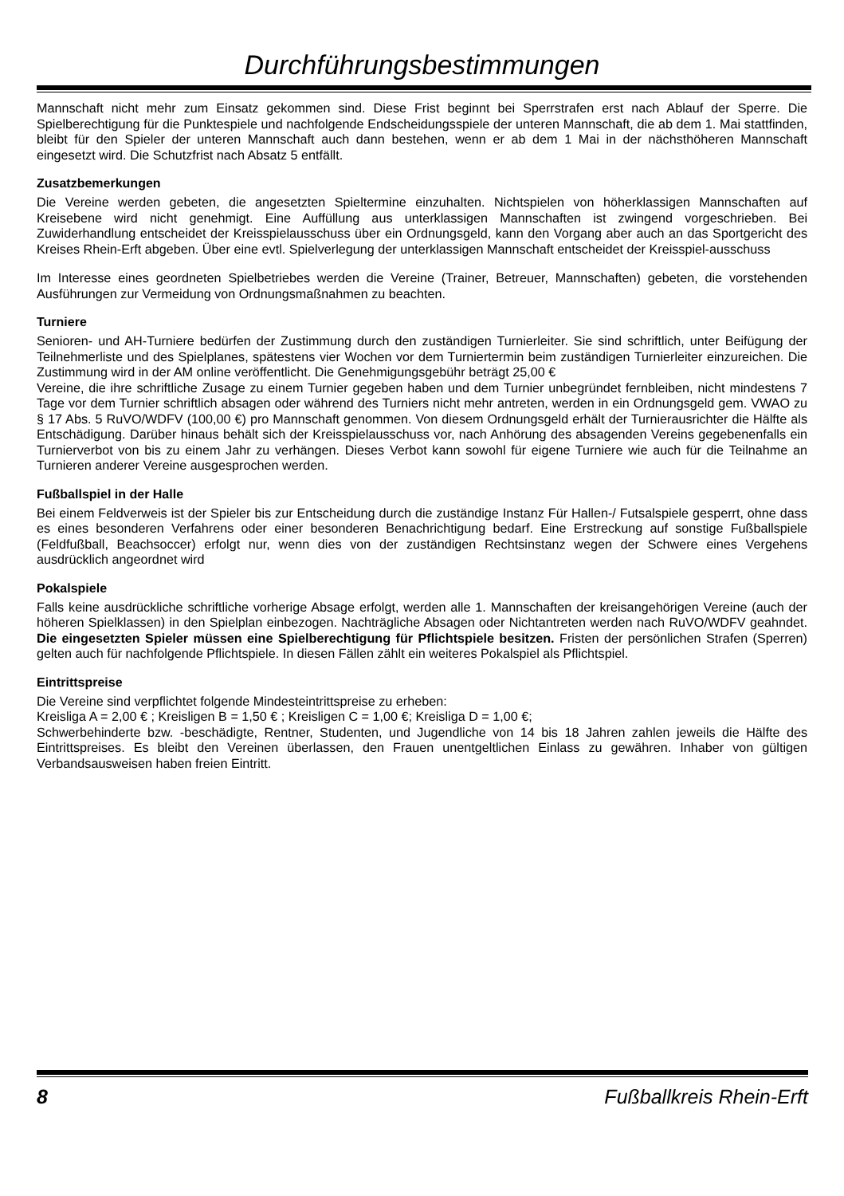Durchführungsbestimmungen
Mannschaft nicht mehr zum Einsatz gekommen sind. Diese Frist beginnt bei Sperrstrafen erst nach Ablauf der Sperre. Die Spielberechtigung für die Punktespiele und nachfolgende Endscheidungsspiele der unteren Mannschaft, die ab dem 1. Mai stattfinden, bleibt für den Spieler der unteren Mannschaft auch dann bestehen, wenn er ab dem 1 Mai in der nächsthöheren Mannschaft eingesetzt wird. Die Schutzfrist nach Absatz 5 entfällt.
Zusatzbemerkungen
Die Vereine werden gebeten, die angesetzten Spieltermine einzuhalten. Nichtspielen von höherklassigen Mannschaften auf Kreisebene wird nicht genehmigt. Eine Auffüllung aus unterklassigen Mannschaften ist zwingend vorgeschrieben. Bei Zuwiderhandlung entscheidet der Kreisspielausschuss über ein Ordnungsgeld, kann den Vorgang aber auch an das Sportgericht des Kreises Rhein-Erft abgeben. Über eine evtl. Spielverlegung der unterklassigen Mannschaft entscheidet der Kreisspiel-ausschuss
Im Interesse eines geordneten Spielbetriebes werden die Vereine (Trainer, Betreuer, Mannschaften) gebeten, die vorstehenden Ausführungen zur Vermeidung von Ordnungsmaßnahmen zu beachten.
Turniere
Senioren- und AH-Turniere bedürfen der Zustimmung durch den zuständigen Turnierleiter. Sie sind schriftlich, unter Beifügung der Teilnehmerliste und des Spielplanes, spätestens vier Wochen vor dem Turniertermin beim zuständigen Turnierleiter einzureichen. Die Zustimmung wird in der AM online veröffentlicht. Die Genehmigungsgebühr beträgt 25,00 €
Vereine, die ihre schriftliche Zusage zu einem Turnier gegeben haben und dem Turnier unbegründet fernbleiben, nicht mindestens 7 Tage vor dem Turnier schriftlich absagen oder während des Turniers nicht mehr antreten, werden in ein Ordnungsgeld gem. VWAO zu § 17 Abs. 5 RuVO/WDFV (100,00 €) pro Mannschaft genommen. Von diesem Ordnungsgeld erhält der Turnierausrichter die Hälfte als Entschädigung. Darüber hinaus behält sich der Kreisspielausschuss vor, nach Anhörung des absagenden Vereins gegebenenfalls ein Turnierverbot von bis zu einem Jahr zu verhängen. Dieses Verbot kann sowohl für eigene Turniere wie auch für die Teilnahme an Turnieren anderer Vereine ausgesprochen werden.
Fußballspiel in der Halle
Bei einem Feldverweis ist der Spieler bis zur Entscheidung durch die zuständige Instanz Für Hallen-/ Futsalspiele gesperrt, ohne dass es eines besonderen Verfahrens oder einer besonderen Benachrichtigung bedarf. Eine Erstreckung auf sonstige Fußballspiele (Feldfußball, Beachsoccer) erfolgt nur, wenn dies von der zuständigen Rechtsinstanz wegen der Schwere eines Vergehens ausdrücklich angeordnet wird
Pokalspiele
Falls keine ausdrückliche schriftliche vorherige Absage erfolgt, werden alle 1. Mannschaften der kreisangehörigen Vereine (auch der höheren Spielklassen) in den Spielplan einbezogen. Nachträgliche Absagen oder Nichtantreten werden nach RuVO/WDFV geahndet. Die eingesetzten Spieler müssen eine Spielberechtigung für Pflichtspiele besitzen. Fristen der persönlichen Strafen (Sperren) gelten auch für nachfolgende Pflichtspiele. In diesen Fällen zählt ein weiteres Pokalspiel als Pflichtspiel.
Eintrittspreise
Die Vereine sind verpflichtet folgende Mindesteintrittspreise zu erheben:
Kreisliga A = 2,00 € ; Kreisligen B = 1,50 € ; Kreisligen C = 1,00 €; Kreisliga D = 1,00 €;
Schwerbehinderte bzw. -beschädigte, Rentner, Studenten, und Jugendliche von 14 bis 18 Jahren zahlen jeweils die Hälfte des Eintrittspreises. Es bleibt den Vereinen überlassen, den Frauen unentgeltlichen Einlass zu gewähren. Inhaber von gültigen Verbandsausweisen haben freien Eintritt.
8 Fußballkreis Rhein-Erft